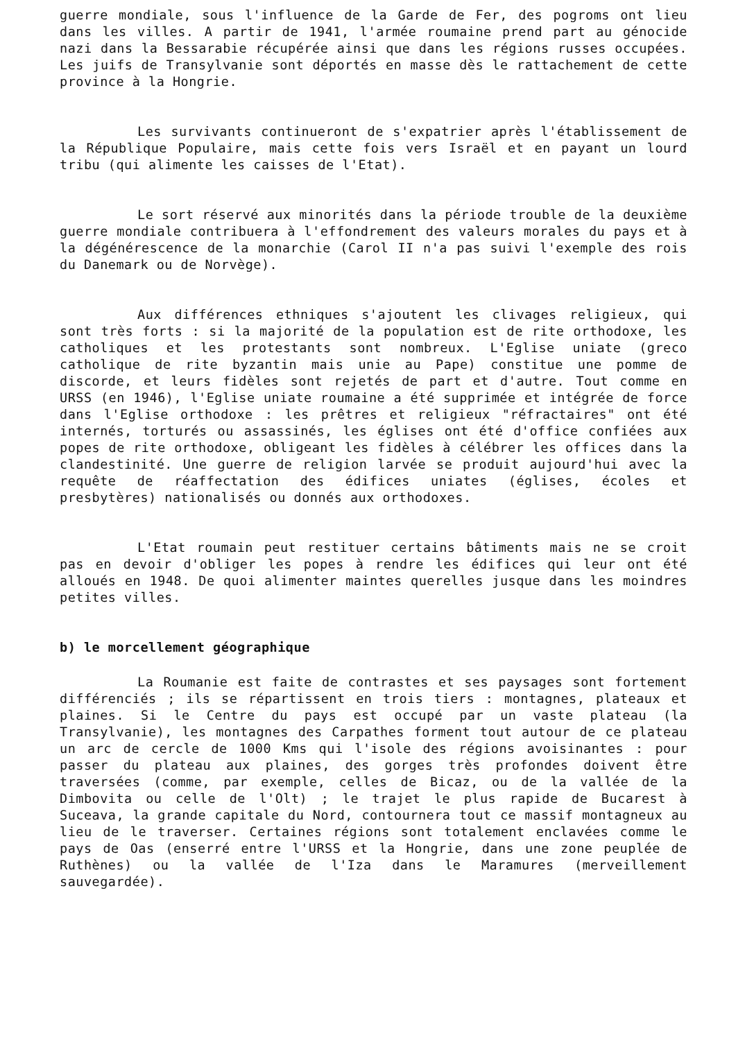guerre mondiale, sous l'influence de la Garde de Fer, des pogroms ont lieu dans les villes. A partir de 1941, l'armée roumaine prend part au génocide nazi dans la Bessarabie récupérée ainsi que dans les régions russes occupées. Les juifs de Transylvanie sont déportés en masse dès le rattachement de cette province à la Hongrie.
Les survivants continueront de s'expatrier après l'établissement de la République Populaire, mais cette fois vers Israël et en payant un lourd tribu (qui alimente les caisses de l'Etat).
Le sort réservé aux minorités dans la période trouble de la deuxième guerre mondiale contribuera à l'effondrement des valeurs morales du pays et à la dégénérescence de la monarchie (Carol II n'a pas suivi l'exemple des rois du Danemark ou de Norvège).
Aux différences ethniques s'ajoutent les clivages religieux, qui sont très forts : si la majorité de la population est de rite orthodoxe, les catholiques et les protestants sont nombreux. L'Eglise uniate (greco catholique de rite byzantin mais unie au Pape) constitue une pomme de discorde, et leurs fidèles sont rejetés de part et d'autre. Tout comme en URSS (en 1946), l'Eglise uniate roumaine a été supprimée et intégrée de force dans l'Eglise orthodoxe : les prêtres et religieux "réfractaires" ont été internés, torturés ou assassinés, les églises ont été d'office confiées aux popes de rite orthodoxe, obligeant les fidèles à célébrer les offices dans la clandestinité. Une guerre de religion larvée se produit aujourd'hui avec la requête de réaffectation des édifices uniates (églises, écoles et presbytères) nationalisés ou donnés aux orthodoxes.
L'Etat roumain peut restituer certains bâtiments mais ne se croit pas en devoir d'obliger les popes à rendre les édifices qui leur ont été alloués en 1948. De quoi alimenter maintes querelles jusque dans les moindres petites villes.
b) le morcellement géographique
La Roumanie est faite de contrastes et ses paysages sont fortement différenciés ; ils se répartissent en trois tiers : montagnes, plateaux et plaines. Si le Centre du pays est occupé par un vaste plateau (la Transylvanie), les montagnes des Carpathes forment tout autour de ce plateau un arc de cercle de 1000 Kms qui l'isole des régions avoisinantes : pour passer du plateau aux plaines, des gorges très profondes doivent être traversées (comme, par exemple, celles de Bicaz, ou de la vallée de la Dimbovita ou celle de l'Olt) ; le trajet le plus rapide de Bucarest à Suceava, la grande capitale du Nord, contournera tout ce massif montagneux au lieu de le traverser. Certaines régions sont totalement enclavées comme le pays de Oas (enserré entre l'URSS et la Hongrie, dans une zone peuplée de Ruthènes) ou la vallée de l'Iza dans le Maramures (merveillement sauvegardée).